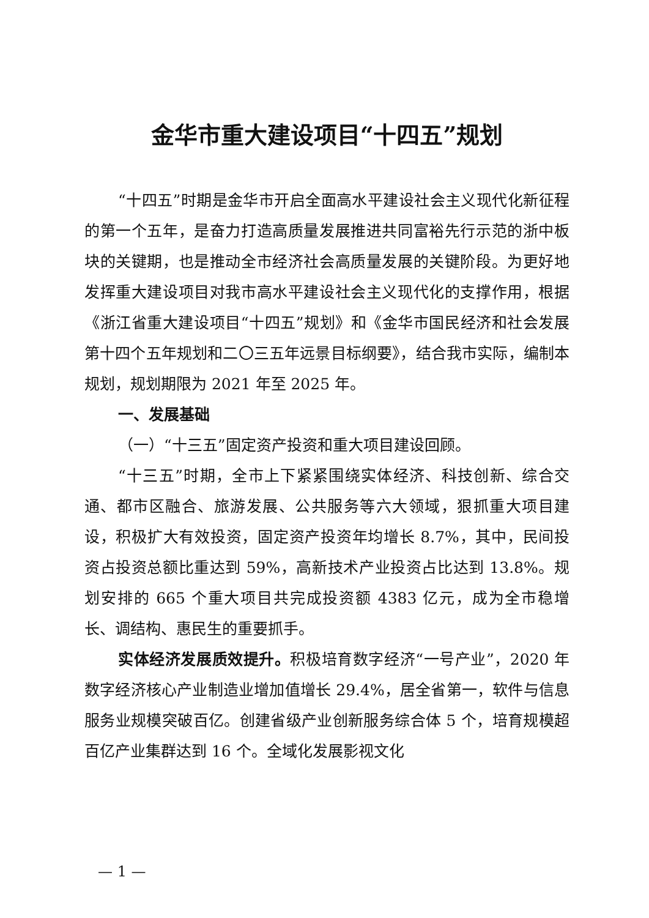金华市重大建设项目“十四五”规划
“十四五”时期是金华市开启全面高水平建设社会主义现代化新征程的第一个五年，是奋力打造高质量发展推进共同富裕先行示范的浙中板块的关键期，也是推动全市经济社会高质量发展的关键阶段。为更好地发挥重大建设项目对我市高水平建设社会主义现代化的支撑作用，根据《浙江省重大建设项目“十四五”规划》和《金华市国民经济和社会发展第十四个五年规划和二〇三五年远景目标纲要》，结合我市实际，编制本规划，规划期限为 2021 年至 2025 年。
一、发展基础
（一）“十三五”固定资产投资和重大项目建设回顾。
“十三五”时期，全市上下紧紧围绕实体经济、科技创新、综合交通、都市区融合、旅游发展、公共服务等六大领域，狠抓重大项目建设，积极扩大有效投资，固定资产投资年均增长 8.7%，其中，民间投资占投资总额比重达到 59%，高新技术产业投资占比达到 13.8%。规划安排的 665 个重大项目共完成投资额 4383 亿元，成为全市稳增长、调结构、惠民生的重要抓手。
实体经济发展质效提升。积极培育数字经济“一号产业”，2020 年数字经济核心产业制造业增加值增长 29.4%，居全省第一，软件与信息服务业规模突破百亿。创建省级产业创新服务综合体 5 个，培育规模超百亿产业集群达到 16 个。全域化发展影视文化
— 1 —